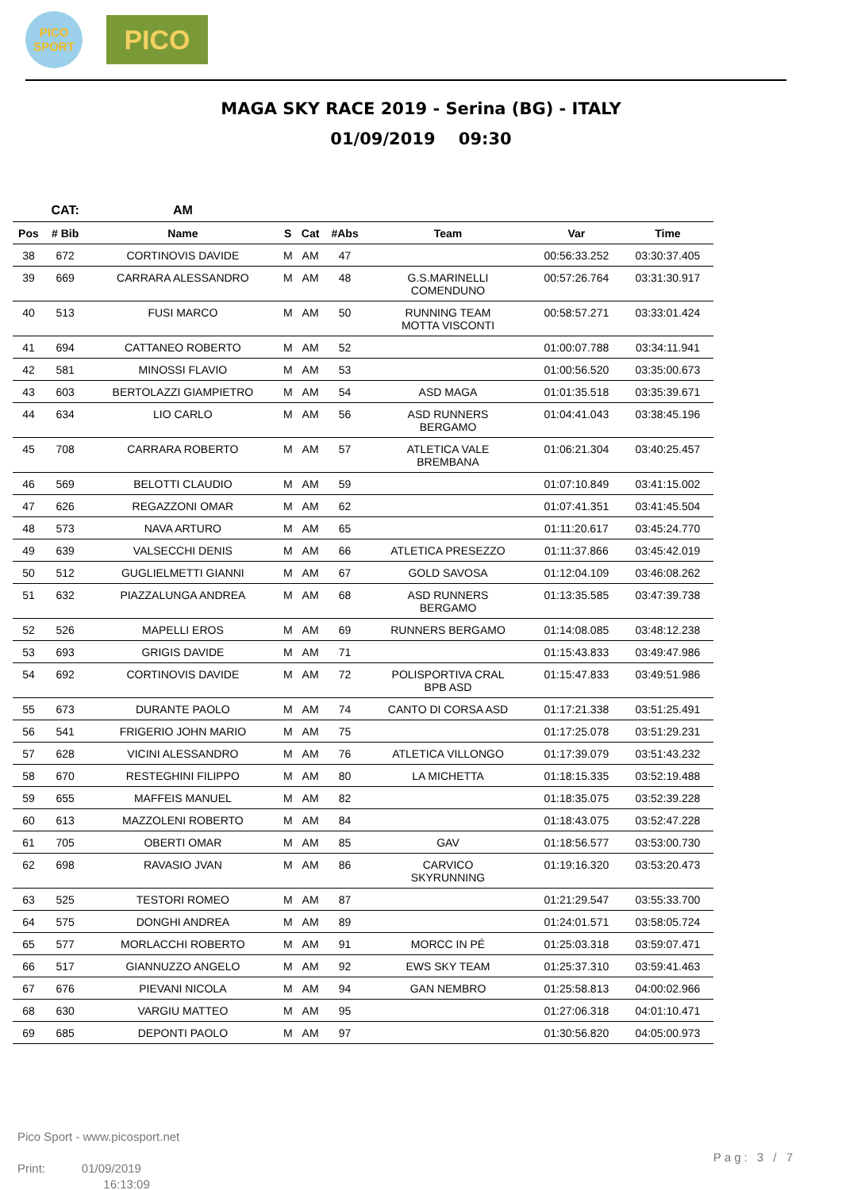PICO
SPORT
PICO
MAGA SKY RACE 2019 - Serina (BG) - ITALY
01/09/2019 09:30
| | CAT: | AM | | | | | | |
| --- | --- | --- | --- | --- | --- | --- | --- | --- |
| Pos | # Bib | Name | S | Cat | #Abs | Team | Var | Time |
| 38 | 672 | CORTINOVIS DAVIDE | M | AM | 47 | | 00:56:33.252 | 03:30:37.405 |
| 39 | 669 | CARRARA ALESSANDRO | M | AM | 48 | G.S.MARINELLI COMENDUNO | 00:57:26.764 | 03:31:30.917 |
| 40 | 513 | FUSI MARCO | M | AM | 50 | RUNNING TEAM MOTTA VISCONTI | 00:58:57.271 | 03:33:01.424 |
| 41 | 694 | CATTANEO ROBERTO | M | AM | 52 | | 01:00:07.788 | 03:34:11.941 |
| 42 | 581 | MINOSSI FLAVIO | M | AM | 53 | | 01:00:56.520 | 03:35:00.673 |
| 43 | 603 | BERTOLAZZI GIAMPIETRO | M | AM | 54 | ASD MAGA | 01:01:35.518 | 03:35:39.671 |
| 44 | 634 | LIO CARLO | M | AM | 56 | ASD RUNNERS BERGAMO | 01:04:41.043 | 03:38:45.196 |
| 45 | 708 | CARRARA ROBERTO | M | AM | 57 | ATLETICA VALE BREMBANA | 01:06:21.304 | 03:40:25.457 |
| 46 | 569 | BELOTTI CLAUDIO | M | AM | 59 | | 01:07:10.849 | 03:41:15.002 |
| 47 | 626 | REGAZZONI OMAR | M | AM | 62 | | 01:07:41.351 | 03:41:45.504 |
| 48 | 573 | NAVA ARTURO | M | AM | 65 | | 01:11:20.617 | 03:45:24.770 |
| 49 | 639 | VALSECCHI DENIS | M | AM | 66 | ATLETICA PRESEZZO | 01:11:37.866 | 03:45:42.019 |
| 50 | 512 | GUGLIELMETTI GIANNI | M | AM | 67 | GOLD SAVOSA | 01:12:04.109 | 03:46:08.262 |
| 51 | 632 | PIAZZALUNGA ANDREA | M | AM | 68 | ASD RUNNERS BERGAMO | 01:13:35.585 | 03:47:39.738 |
| 52 | 526 | MAPELLI EROS | M | AM | 69 | RUNNERS BERGAMO | 01:14:08.085 | 03:48:12.238 |
| 53 | 693 | GRIGIS DAVIDE | M | AM | 71 | | 01:15:43.833 | 03:49:47.986 |
| 54 | 692 | CORTINOVIS DAVIDE | M | AM | 72 | POLISPORTIVA CRAL BPB ASD | 01:15:47.833 | 03:49:51.986 |
| 55 | 673 | DURANTE PAOLO | M | AM | 74 | CANTO DI CORSA ASD | 01:17:21.338 | 03:51:25.491 |
| 56 | 541 | FRIGERIO JOHN MARIO | M | AM | 75 | | 01:17:25.078 | 03:51:29.231 |
| 57 | 628 | VICINI ALESSANDRO | M | AM | 76 | ATLETICA VILLONGO | 01:17:39.079 | 03:51:43.232 |
| 58 | 670 | RESTEGHINI FILIPPO | M | AM | 80 | LA MICHETTA | 01:18:15.335 | 03:52:19.488 |
| 59 | 655 | MAFFEIS MANUEL | M | AM | 82 | | 01:18:35.075 | 03:52:39.228 |
| 60 | 613 | MAZZOLENI ROBERTO | M | AM | 84 | | 01:18:43.075 | 03:52:47.228 |
| 61 | 705 | OBERTI OMAR | M | AM | 85 | GAV | 01:18:56.577 | 03:53:00.730 |
| 62 | 698 | RAVASIO JVAN | M | AM | 86 | CARVICO SKYRUNNING | 01:19:16.320 | 03:53:20.473 |
| 63 | 525 | TESTORI ROMEO | M | AM | 87 | | 01:21:29.547 | 03:55:33.700 |
| 64 | 575 | DONGHI ANDREA | M | AM | 89 | | 01:24:01.571 | 03:58:05.724 |
| 65 | 577 | MORLACCHI ROBERTO | M | AM | 91 | MORCC IN PÉ | 01:25:03.318 | 03:59:07.471 |
| 66 | 517 | GIANNUZZO ANGELO | M | AM | 92 | EWS SKY TEAM | 01:25:37.310 | 03:59:41.463 |
| 67 | 676 | PIEVANI NICOLA | M | AM | 94 | GAN NEMBRO | 01:25:58.813 | 04:00:02.966 |
| 68 | 630 | VARGIU MATTEO | M | AM | 95 | | 01:27:06.318 | 04:01:10.471 |
| 69 | 685 | DEPONTI PAOLO | M | AM | 97 | | 01:30:56.820 | 04:05:00.973 |
Pico Sport - www.picosport.net
Print: 01/09/2019
16:13:09
Pag: 3 / 7